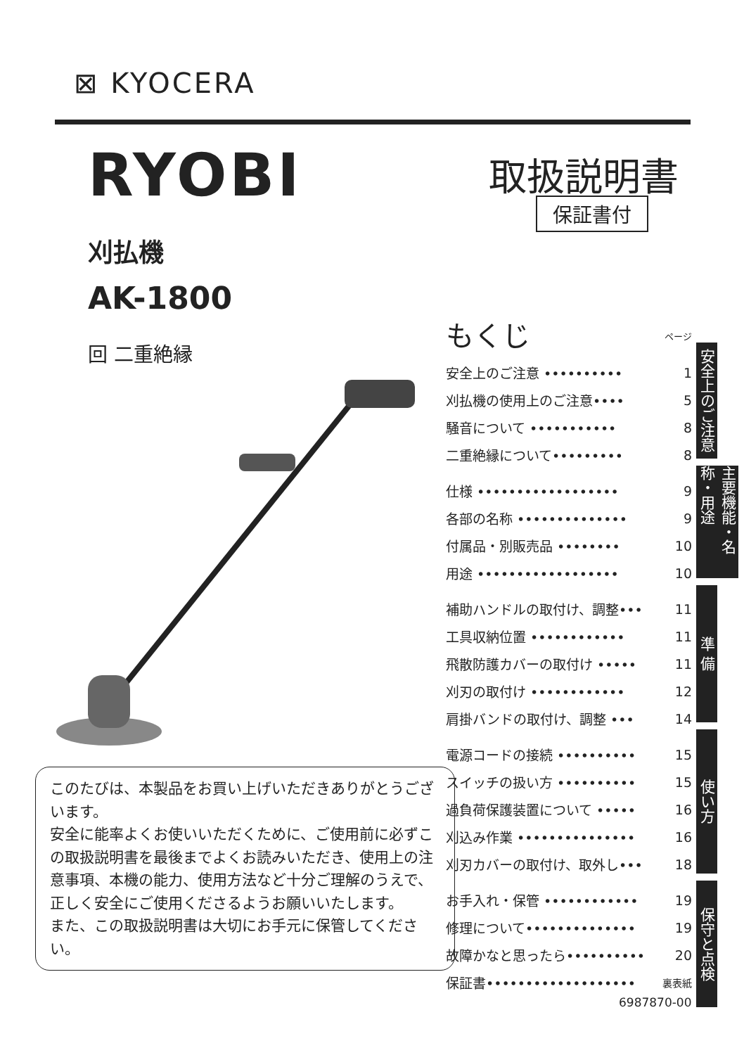⊠ KYOCERA
RYOBI 取扱説明書
保証書付
刈払機
AK-1800
回 二重絶縁
このたびは、本製品をお買い上げいただきありがとうございます。
安全に能率よくお使いいただくために、ご使用前に必ずこの取扱説明書を最後までよくお読みいただき、使用上の注意事項、本機の能力、使用方法など十分ご理解のうえで、正しく安全にご使用くださるようお願いいたします。
また、この取扱説明書は大切にお手元に保管してください。
もくじ
ページ
| 安全上のご注意 •••••••••• | 1 |
| 刈払機の使用上のご注意•••• | 5 |
| 騒音について ••••••••••• | 8 |
| 二重絶縁について••••••••• | 8 |
| 仕様 •••••••••••••••••• | 9 |
| 各部の名称 •••••••••••••• | 9 |
| 付属品・別販売品 •••••••• | 10 |
| 用途 •••••••••••••••••• | 10 |
| 補助ハンドルの取付け、調整••• | 11 |
| 工具収納位置 •••••••••••• | 11 |
| 飛散防護カバーの取付け ••••• | 11 |
| 刈刃の取付け •••••••••••• | 12 |
| 肩掛バンドの取付け、調整 ••• | 14 |
| 電源コードの接続 •••••••••• | 15 |
| スイッチの扱い方 •••••••••• | 15 |
| 過負荷保護装置について ••••• | 16 |
| 刈込み作業 ••••••••••••••• | 16 |
| 刈刃カバーの取付け、取外し••• | 18 |
| お手入れ・保管 •••••••••••• | 19 |
| 修理について•••••••••••••• | 19 |
| 故障かなと思ったら•••••••••• | 20 |
| 保証書••••••••••••••••••• | 裏表紙 |
安全上のご注意
主要機能・名称・用途
準 備
使い方
保守と点検
6987870-00